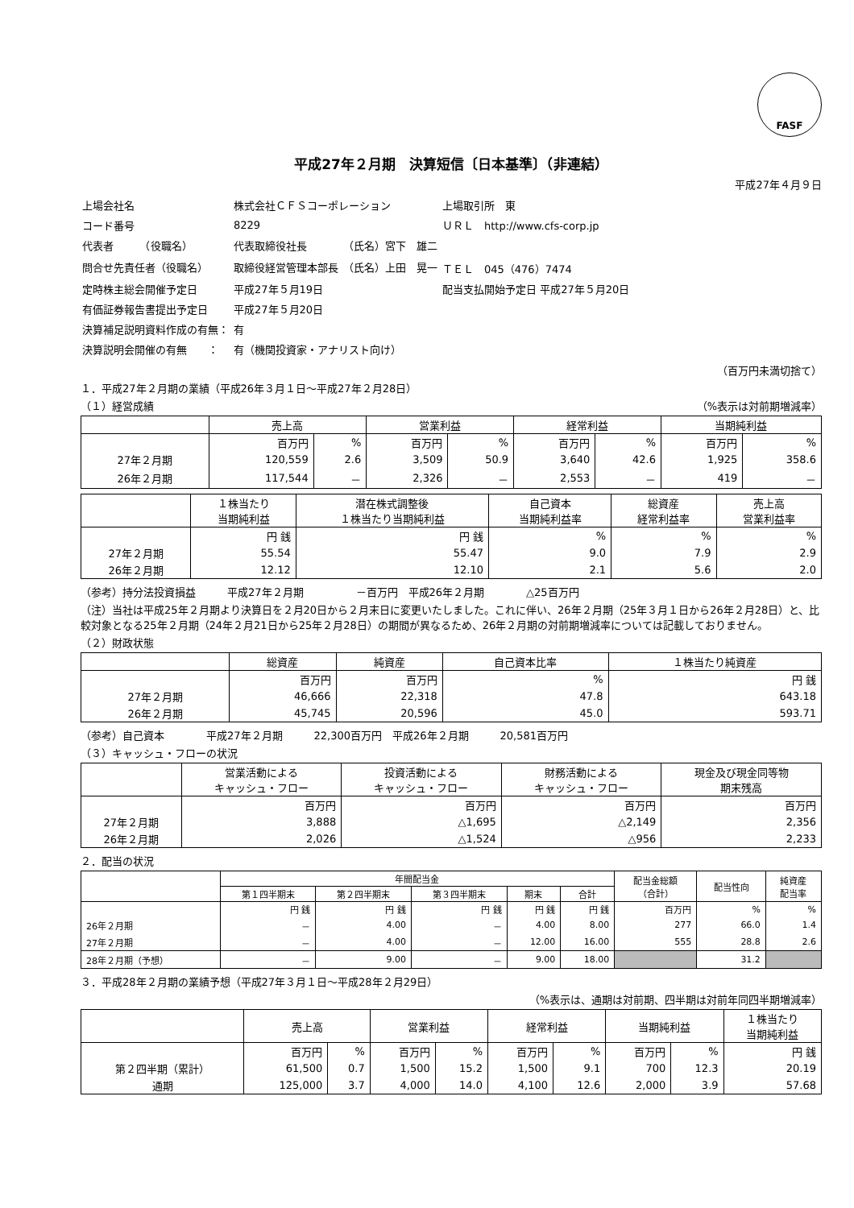FASF
平成27年２月期　決算短信〔日本基準〕（非連結）
平成27年４月９日
| 上場会社名 | 株式会社ＣＦＳコーポレーション | | 上場取引所 東 |
| コード番号 | 8229 | | ＵＲＬ http://www.cfs-corp.jp |
| 代表者 （役職名） | 代表取締役社長 | （氏名）宮下 雄二 | |
| 問合せ先責任者（役職名） | 取締役経営管理本部長 | （氏名）上田 晃一 | ＴＥＬ 045（476）7474 |
| 定時株主総会開催予定日 | 平成27年５月19日 | | 配当支払開始予定日 平成27年５月20日 |
| 有価証券報告書提出予定日 | 平成27年５月20日 | | |
| 決算補足説明資料作成の有無： | 有 | | |
| 決算説明会開催の有無 ： | 有（機関投資家・アナリスト向け） | | |
（百万円未満切捨て）
１．平成27年２月期の業績（平成26年３月１日～平成27年２月28日）
（１）経営成績 （%表示は対前期増減率）
| | 売上高 | | 営業利益 | | 経常利益 | | 当期純利益 | |
| --- | --- | --- | --- | --- | --- | --- | --- | --- |
| | 百万円 | % | 百万円 | % | 百万円 | % | 百万円 | % |
| 27年２月期 | 120,559 | 2.6 | 3,509 | 50.9 | 3,640 | 42.6 | 1,925 | 358.6 |
| 26年２月期 | 117,544 | － | 2,326 | － | 2,553 | － | 419 | － |
| | １株当たり 当期純利益 | 潜在株式調整後 １株当たり当期純利益 | 自己資本 当期純利益率 | 総資産 経常利益率 | 売上高 営業利益率 |
| --- | --- | --- | --- | --- | --- |
| | 円 銭 | 円 銭 | % | % | % |
| 27年２月期 | 55.54 | 55.47 | 9.0 | 7.9 | 2.9 |
| 26年２月期 | 12.12 | 12.10 | 2.1 | 5.6 | 2.0 |
（参考）持分法投資損益　　　平成27年２月期　　　　　－百万円　平成26年２月期　　　　△25百万円
（注）当社は平成25年２月期より決算日を２月20日から２月末日に変更いたしました。これに伴い、26年２月期（25年３月１日から26年２月28日）と、比較対象となる25年２月期（24年２月21日から25年２月28日）の期間が異なるため、26年２月期の対前期増減率については記載しておりません。
（２）財政状態
| | 総資産 | 純資産 | 自己資本比率 | １株当たり純資産 |
| --- | --- | --- | --- | --- |
| | 百万円 | 百万円 | % | 円 銭 |
| 27年２月期 | 46,666 | 22,318 | 47.8 | 643.18 |
| 26年２月期 | 45,745 | 20,596 | 45.0 | 593.71 |
（参考）自己資本　　　　平成27年２月期　　　22,300百万円　平成26年２月期　　　20,581百万円
（３）キャッシュ・フローの状況
| | 営業活動による キャッシュ・フロー | 投資活動による キャッシュ・フロー | 財務活動による キャッシュ・フロー | 現金及び現金同等物 期末残高 |
| --- | --- | --- | --- | --- |
| | 百万円 | 百万円 | 百万円 | 百万円 |
| 27年２月期 | 3,888 | △1,695 | △2,149 | 2,356 |
| 26年２月期 | 2,026 | △1,524 | △956 | 2,233 |
２．配当の状況
| | 年間配当金 | | | | | 配当金総額 （合計） | 配当性向 | 純資産 配当率 |
| --- | --- | --- | --- | --- | --- | --- | --- | --- |
| | 第１四半期末 | 第２四半期末 | 第３四半期末 | 期末 | 合計 | | | |
| | 円 銭 | 円 銭 | 円 銭 | 円 銭 | 円 銭 | 百万円 | % | % |
| 26年２月期 | － | 4.00 | － | 4.00 | 8.00 | 277 | 66.0 | 1.4 |
| 27年２月期 | － | 4.00 | － | 12.00 | 16.00 | 555 | 28.8 | 2.6 |
| 28年２月期（予想） | － | 9.00 | － | 9.00 | 18.00 | | 31.2 | |
３．平成28年２月期の業績予想（平成27年３月１日～平成28年２月29日）
（%表示は、通期は対前期、四半期は対前年同四半期増減率）
| | 売上高 | | 営業利益 | | 経常利益 | | 当期純利益 | | １株当たり 当期純利益 |
| --- | --- | --- | --- | --- | --- | --- | --- | --- | --- |
| | 百万円 | % | 百万円 | % | 百万円 | % | 百万円 | % | 円 銭 |
| 第２四半期（累計） | 61,500 | 0.7 | 1,500 | 15.2 | 1,500 | 9.1 | 700 | 12.3 | 20.19 |
| 通期 | 125,000 | 3.7 | 4,000 | 14.0 | 4,100 | 12.6 | 2,000 | 3.9 | 57.68 |